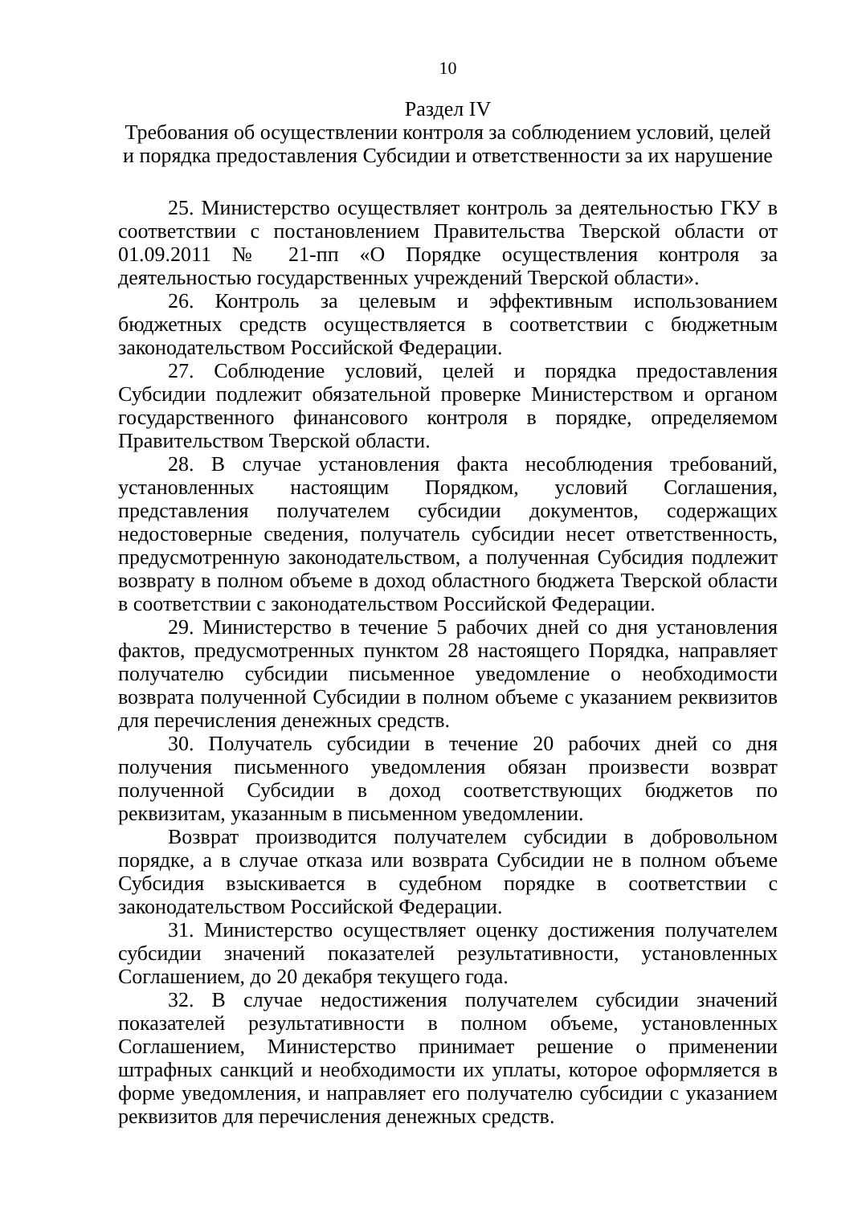10
Раздел IV
Требования об осуществлении контроля за соблюдением условий, целей и порядка предоставления Субсидии и ответственности за их нарушение
25. Министерство осуществляет контроль за деятельностью ГКУ в соответствии с постановлением Правительства Тверской области от 01.09.2011 № 21-пп «О Порядке осуществления контроля за деятельностью государственных учреждений Тверской области».
26. Контроль за целевым и эффективным использованием бюджетных средств осуществляется в соответствии с бюджетным законодательством Российской Федерации.
27. Соблюдение условий, целей и порядка предоставления Субсидии подлежит обязательной проверке Министерством и органом государственного финансового контроля в порядке, определяемом Правительством Тверской области.
28. В случае установления факта несоблюдения требований, установленных настоящим Порядком, условий Соглашения, представления получателем субсидии документов, содержащих недостоверные сведения, получатель субсидии несет ответственность, предусмотренную законодательством, а полученная Субсидия подлежит возврату в полном объеме в доход областного бюджета Тверской области в соответствии с законодательством Российской Федерации.
29. Министерство в течение 5 рабочих дней со дня установления фактов, предусмотренных пунктом 28 настоящего Порядка, направляет получателю субсидии письменное уведомление о необходимости возврата полученной Субсидии в полном объеме с указанием реквизитов для перечисления денежных средств.
30. Получатель субсидии в течение 20 рабочих дней со дня получения письменного уведомления обязан произвести возврат полученной Субсидии в доход соответствующих бюджетов по реквизитам, указанным в письменном уведомлении.
Возврат производится получателем субсидии в добровольном порядке, а в случае отказа или возврата Субсидии не в полном объеме Субсидия взыскивается в судебном порядке в соответствии с законодательством Российской Федерации.
31. Министерство осуществляет оценку достижения получателем субсидии значений показателей результативности, установленных Соглашением, до 20 декабря текущего года.
32. В случае недостижения получателем субсидии значений показателей результативности в полном объеме, установленных Соглашением, Министерство принимает решение о применении штрафных санкций и необходимости их уплаты, которое оформляется в форме уведомления, и направляет его получателю субсидии с указанием реквизитов для перечисления денежных средств.